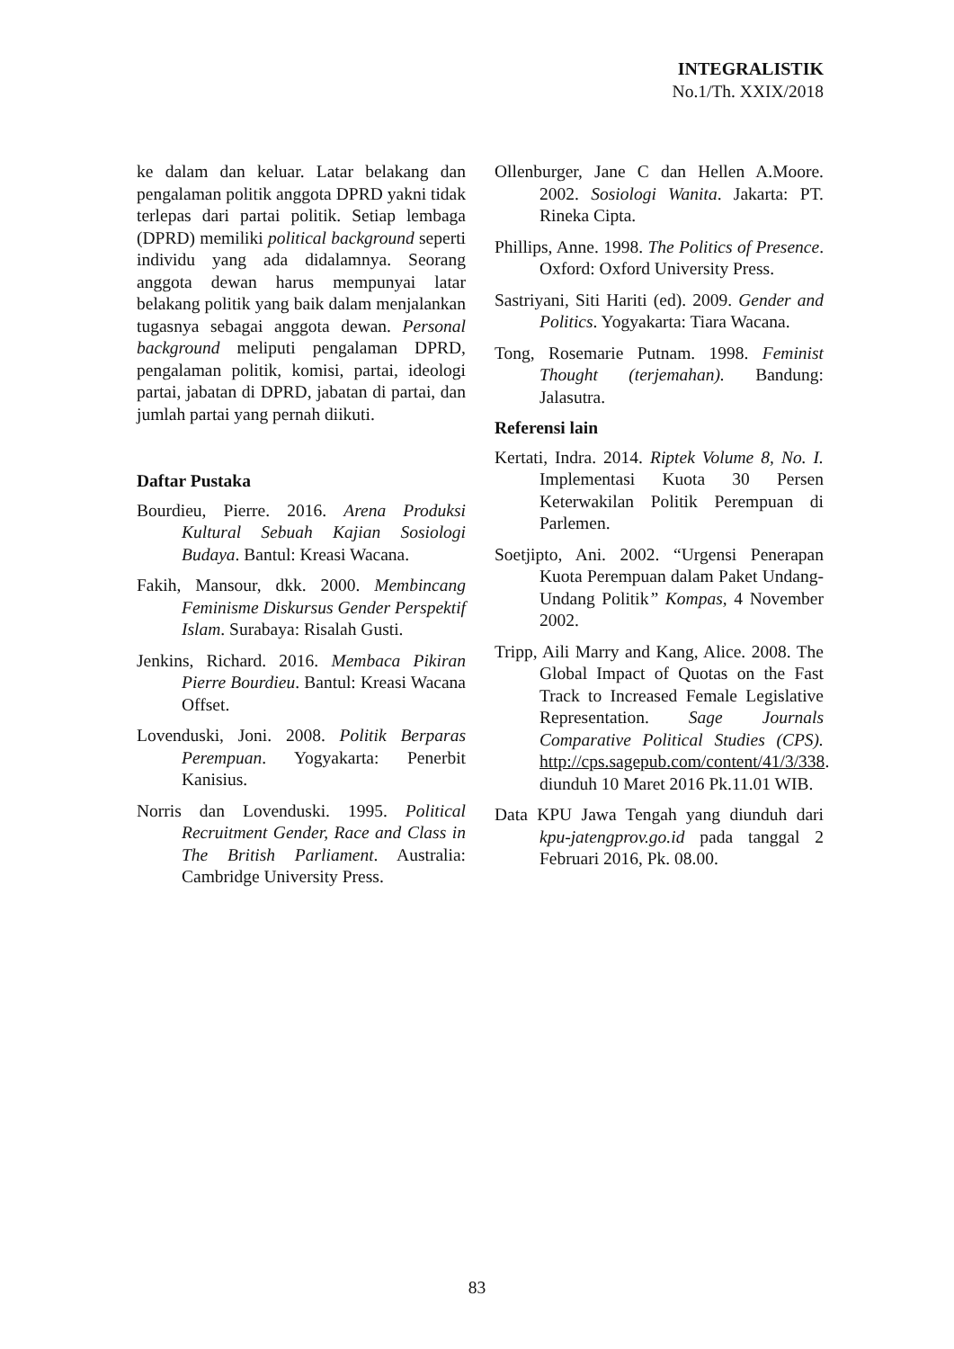INTEGRALISTIK
No.1/Th. XXIX/2018
ke dalam dan keluar. Latar belakang dan pengalaman politik anggota DPRD yakni tidak terlepas dari partai politik. Setiap lembaga (DPRD) memiliki political background seperti individu yang ada didalamnya. Seorang anggota dewan harus mempunyai latar belakang politik yang baik dalam menjalankan tugasnya sebagai anggota dewan. Personal background meliputi pengalaman DPRD, pengalaman politik, komisi, partai, ideologi partai, jabatan di DPRD, jabatan di partai, dan jumlah partai yang pernah diikuti.
Daftar Pustaka
Bourdieu, Pierre. 2016. Arena Produksi Kultural Sebuah Kajian Sosiologi Budaya. Bantul: Kreasi Wacana.
Fakih, Mansour, dkk. 2000. Membincang Feminisme Diskursus Gender Perspektif Islam. Surabaya: Risalah Gusti.
Jenkins, Richard. 2016. Membaca Pikiran Pierre Bourdieu. Bantul: Kreasi Wacana Offset.
Lovenduski, Joni. 2008. Politik Berparas Perempuan. Yogyakarta: Penerbit Kanisius.
Norris dan Lovenduski. 1995. Political Recruitment Gender, Race and Class in The British Parliament. Australia: Cambridge University Press.
Ollenburger, Jane C dan Hellen A.Moore. 2002. Sosiologi Wanita. Jakarta: PT. Rineka Cipta.
Phillips, Anne. 1998. The Politics of Presence. Oxford: Oxford University Press.
Sastriyani, Siti Hariti (ed). 2009. Gender and Politics. Yogyakarta: Tiara Wacana.
Tong, Rosemarie Putnam. 1998. Feminist Thought (terjemahan). Bandung: Jalasutra.
Referensi lain
Kertati, Indra. 2014. Riptek Volume 8, No. I. Implementasi Kuota 30 Persen Keterwakilan Politik Perempuan di Parlemen.
Soetjipto, Ani. 2002. “Urgensi Penerapan Kuota Perempuan dalam Paket Undang-Undang Politik” Kompas, 4 November 2002.
Tripp, Aili Marry and Kang, Alice. 2008. The Global Impact of Quotas on the Fast Track to Increased Female Legislative Representation. Sage Journals Comparative Political Studies (CPS). http://cps.sagepub.com/content/41/3/338. diunduh 10 Maret 2016 Pk.11.01 WIB.
Data KPU Jawa Tengah yang diunduh dari kpu-jatengprov.go.id pada tanggal 2 Februari 2016, Pk. 08.00.
83